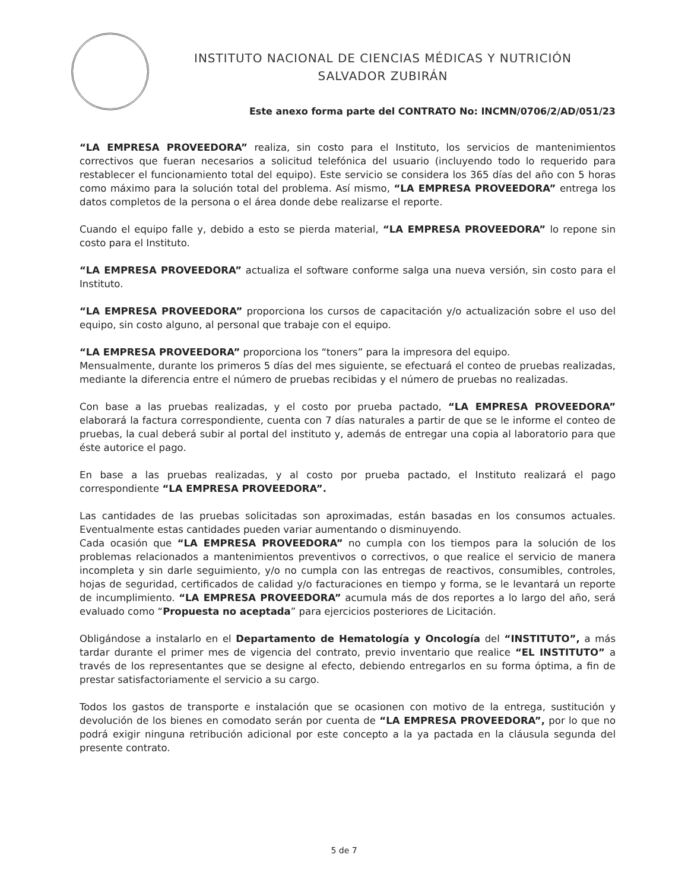INSTITUTO NACIONAL DE CIENCIAS MÉDICAS Y NUTRICIÓN
SALVADOR ZUBIRÁN
Este anexo forma parte del CONTRATO No: INCMN/0706/2/AD/051/23
“LA EMPRESA PROVEEDORA” realiza, sin costo para el Instituto, los servicios de mantenimientos correctivos que fueran necesarios a solicitud telefónica del usuario (incluyendo todo lo requerido para restablecer el funcionamiento total del equipo). Este servicio se considera los 365 días del año con 5 horas como máximo para la solución total del problema. Así mismo, “LA EMPRESA PROVEEDORA” entrega los datos completos de la persona o el área donde debe realizarse el reporte.
Cuando el equipo falle y, debido a esto se pierda material, “LA EMPRESA PROVEEDORA” lo repone sin costo para el Instituto.
“LA EMPRESA PROVEEDORA” actualiza el software conforme salga una nueva versión, sin costo para el Instituto.
“LA EMPRESA PROVEEDORA” proporciona los cursos de capacitación y/o actualización sobre el uso del equipo, sin costo alguno, al personal que trabaje con el equipo.
“LA EMPRESA PROVEEDORA” proporciona los “toners” para la impresora del equipo.
Mensualmente, durante los primeros 5 días del mes siguiente, se efectuará el conteo de pruebas realizadas, mediante la diferencia entre el número de pruebas recibidas y el número de pruebas no realizadas.
Con base a las pruebas realizadas, y el costo por prueba pactado, “LA EMPRESA PROVEEDORA” elaborará la factura correspondiente, cuenta con 7 días naturales a partir de que se le informe el conteo de pruebas, la cual deberá subir al portal del instituto y, además de entregar una copia al laboratorio para que éste autorice el pago.
En base a las pruebas realizadas, y al costo por prueba pactado, el Instituto realizará el pago correspondiente “LA EMPRESA PROVEEDORA”.
Las cantidades de las pruebas solicitadas son aproximadas, están basadas en los consumos actuales. Eventualmente estas cantidades pueden variar aumentando o disminuyendo.
Cada ocasión que “LA EMPRESA PROVEEDORA” no cumpla con los tiempos para la solución de los problemas relacionados a mantenimientos preventivos o correctivos, o que realice el servicio de manera incompleta y sin darle seguimiento, y/o no cumpla con las entregas de reactivos, consumibles, controles, hojas de seguridad, certificados de calidad y/o facturaciones en tiempo y forma, se le levantará un reporte de incumplimiento. “LA EMPRESA PROVEEDORA” acumula más de dos reportes a lo largo del año, será evaluado como “Propuesta no aceptada” para ejercicios posteriores de Licitación.
Obligándose a instalarlo en el Departamento de Hematología y Oncología del “INSTITUTO”, a más tardar durante el primer mes de vigencia del contrato, previo inventario que realice “EL INSTITUTO” a través de los representantes que se designe al efecto, debiendo entregarlos en su forma óptima, a fin de prestar satisfactoriamente el servicio a su cargo.
Todos los gastos de transporte e instalación que se ocasionen con motivo de la entrega, sustitución y devolución de los bienes en comodato serán por cuenta de “LA EMPRESA PROVEEDORA”, por lo que no podrá exigir ninguna retribución adicional por este concepto a la ya pactada en la cláusula segunda del presente contrato.
5 de 7